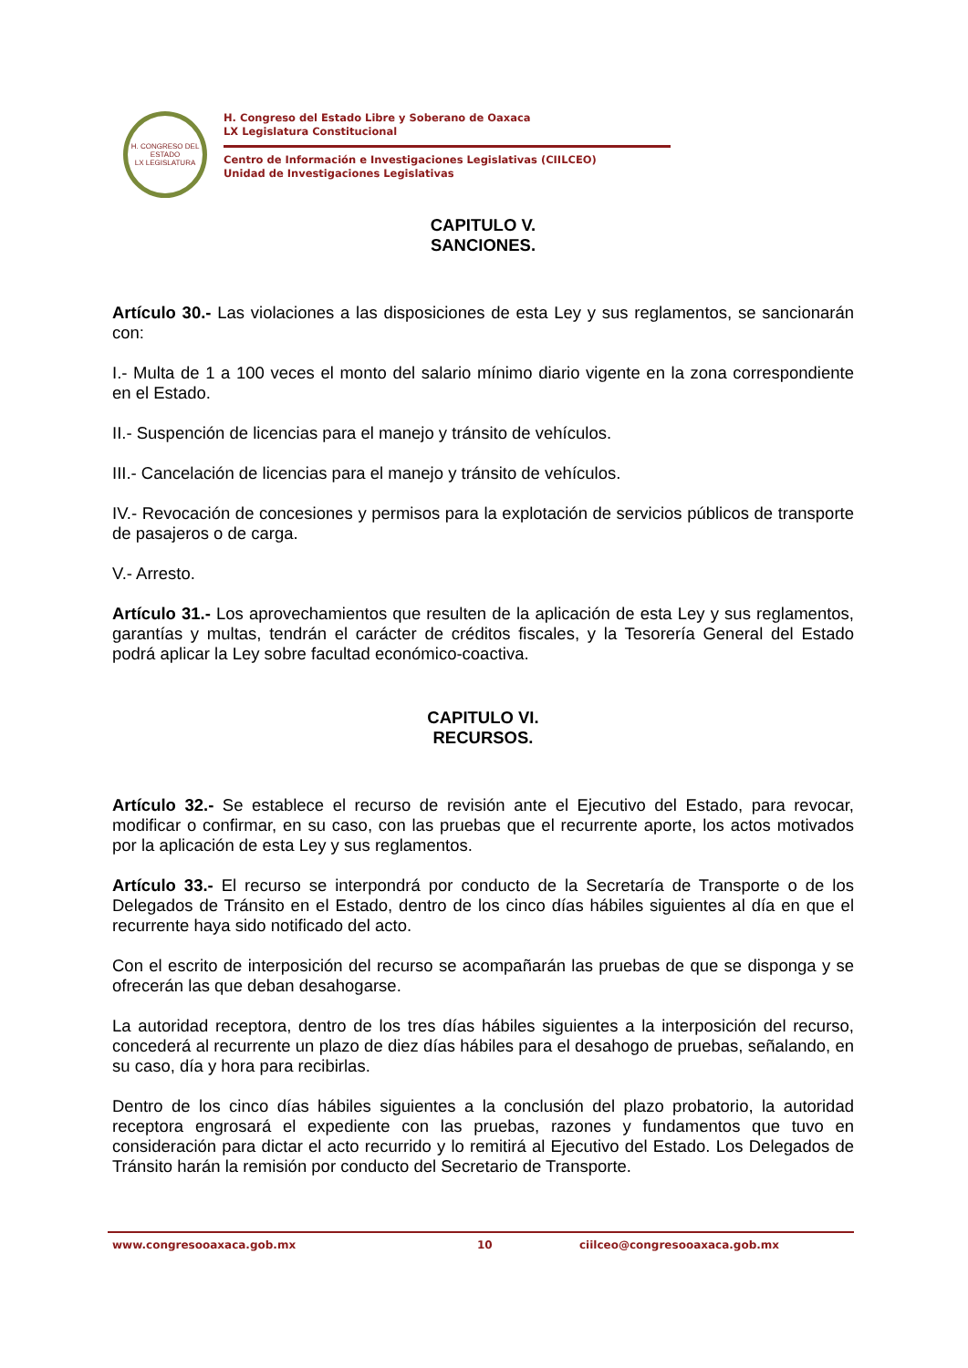H. CONGRESO DEL ESTADO
LX LEGISLATURA
H. Congreso del Estado Libre y Soberano de Oaxaca
LX Legislatura Constitucional
Centro de Información e Investigaciones Legislativas (CIILCEO)
Unidad de Investigaciones Legislativas
CAPITULO V.
SANCIONES.
Artículo 30.- Las violaciones a las disposiciones de esta Ley y sus reglamentos, se sancionarán con:
I.- Multa de 1 a 100 veces el monto del salario mínimo diario vigente en la zona correspondiente en el Estado.
II.- Suspención de licencias para el manejo y tránsito de vehículos.
III.- Cancelación de licencias para el manejo y tránsito de vehículos.
IV.- Revocación de concesiones y permisos para la explotación de servicios públicos de transporte de pasajeros o de carga.
V.- Arresto.
Artículo 31.- Los aprovechamientos que resulten de la aplicación de esta Ley y sus reglamentos, garantías y multas, tendrán el carácter de créditos fiscales, y la Tesorería General del Estado podrá aplicar la Ley sobre facultad económico-coactiva.
CAPITULO VI.
RECURSOS.
Artículo 32.- Se establece el recurso de revisión ante el Ejecutivo del Estado, para revocar, modificar o confirmar, en su caso, con las pruebas que el recurrente aporte, los actos motivados por la aplicación de esta Ley y sus reglamentos.
Artículo 33.- El recurso se interpondrá por conducto de la Secretaría de Transporte o de los Delegados de Tránsito en el Estado, dentro de los cinco días hábiles siguientes al día en que el recurrente haya sido notificado del acto.
Con el escrito de interposición del recurso se acompañarán las pruebas de que se disponga y se ofrecerán las que deban desahogarse.
La autoridad receptora, dentro de los tres días hábiles siguientes a la interposición del recurso, concederá al recurrente un plazo de diez días hábiles para el desahogo de pruebas, señalando, en su caso, día y hora para recibirlas.
Dentro de los cinco días hábiles siguientes a la conclusión del plazo probatorio, la autoridad receptora engrosará el expediente con las pruebas, razones y fundamentos que tuvo en consideración para dictar el acto recurrido y lo remitirá al Ejecutivo del Estado. Los Delegados de Tránsito harán la remisión por conducto del Secretario de Transporte.
www.congresooaxaca.gob.mx 10 ciilceo@congresooaxaca.gob.mx